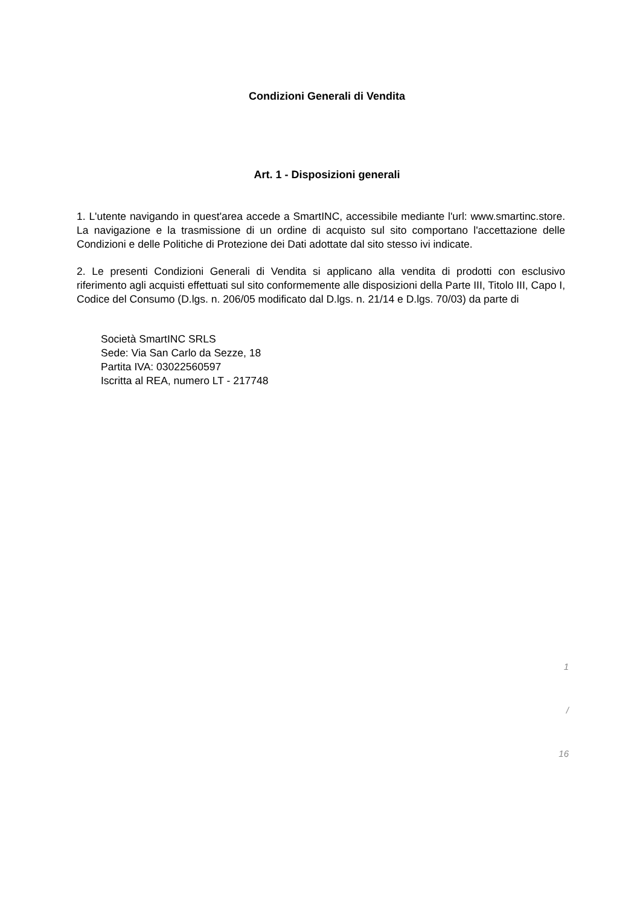Condizioni Generali di Vendita
Art. 1 - Disposizioni generali
1. L'utente navigando in quest'area accede a SmartINC, accessibile mediante l'url: www.smartinc.store. La navigazione e la trasmissione di un ordine di acquisto sul sito comportano l'accettazione delle Condizioni e delle Politiche di Protezione dei Dati adottate dal sito stesso ivi indicate.
2. Le presenti Condizioni Generali di Vendita si applicano alla vendita di prodotti con esclusivo riferimento agli acquisti effettuati sul sito conformemente alle disposizioni della Parte III, Titolo III, Capo I, Codice del Consumo (D.lgs. n. 206/05 modificato dal D.lgs. n. 21/14 e D.lgs. 70/03) da parte di
Società SmartINC SRLS
Sede: Via San Carlo da Sezze, 18
Partita IVA: 03022560597
Iscritta al REA, numero LT - 217748
1
/
16